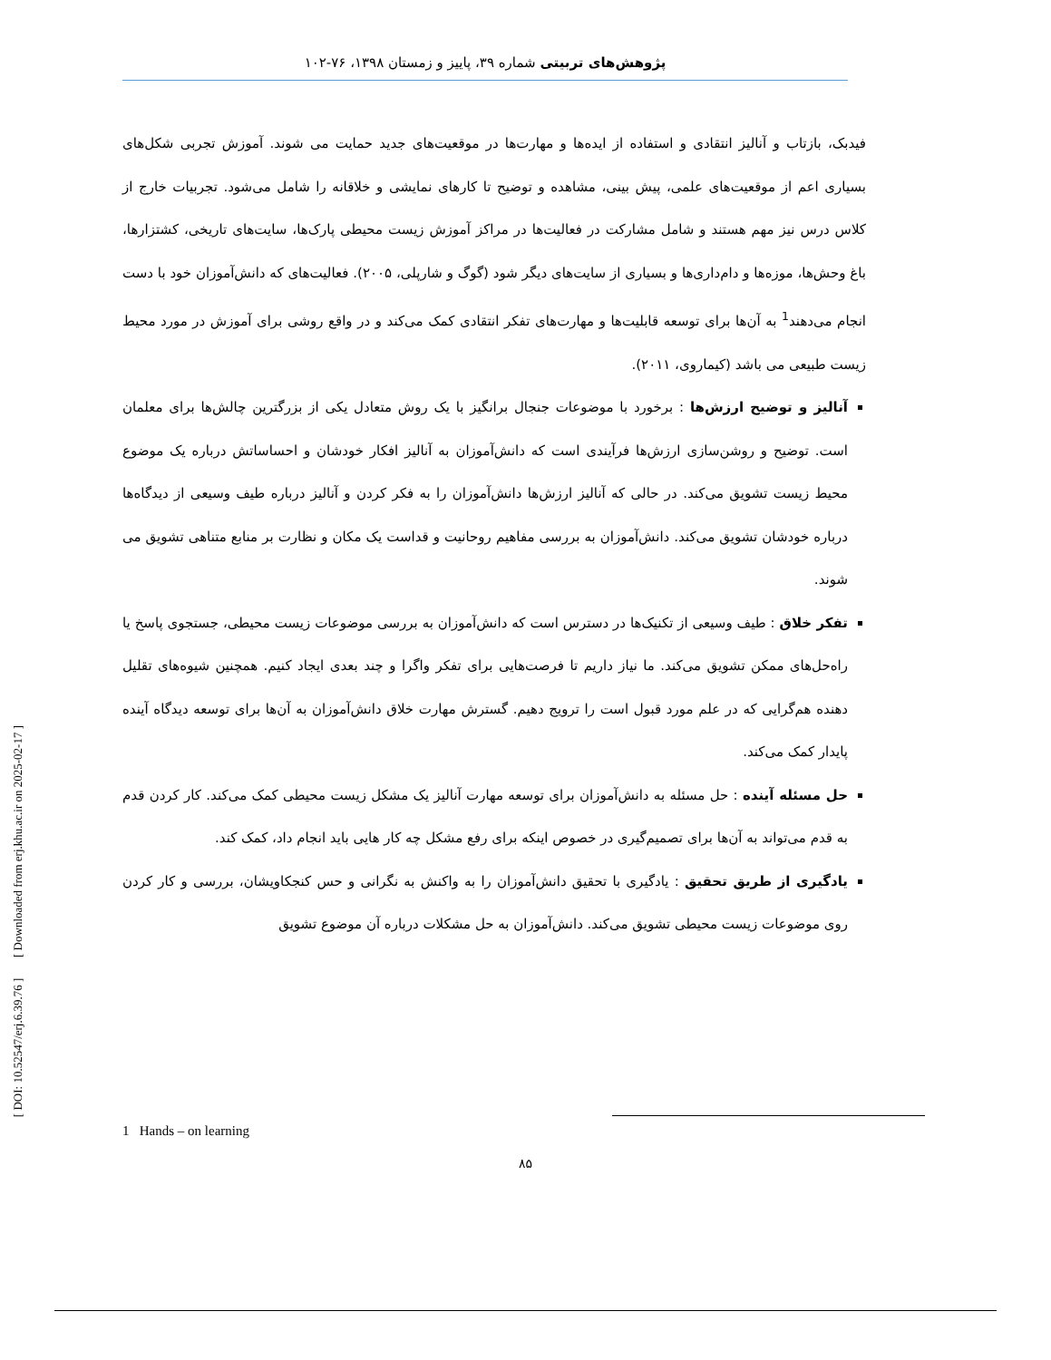پژوهش‌های تربیتی شماره ۳۹، پاییز و زمستان ۱۳۹۸، ۷۶-۱۰۲
فیدبک، بازتاب و آنالیز انتقادی و استفاده از ایده‌ها و مهارت‌ها در موقعیت‌های جدید حمایت می شوند. آموزش تجربی شکل‌های بسیاری اعم از موقعیت‌های علمی، پیش بینی، مشاهده و توضیح تا کارهای نمایشی و خلاقانه را شامل می‌شود. تجربیات خارج از کلاس درس نیز مهم هستند و شامل مشارکت در فعالیت‌ها در مراکز آموزش زیست محیطی پارک‌ها، سایت‌های تاریخی، کشتزارها، باغ وحش‌ها، موزه‌ها و دام‌داری‌ها و بسیاری از سایت‌های دیگر شود (گوگ و شارپلی، ۲۰۰۵). فعالیت‌های که دانش‌آموزان خود با دست انجام می‌دهند<sup>1</sup> به آن‌ها برای توسعه قابلیت‌ها و مهارت‌های تفکر انتقادی کمک می‌کند و در واقع روشی برای آموزش در مورد محیط زیست طبیعی می باشد (کیماروی، ۲۰۱۱).
آنالیز و توضیح ارزش‌ها : برخورد با موضوعات جنجال برانگیز با یک روش متعادل یکی از بزرگترین چالش‌ها برای معلمان است. توضیح و روشن‌سازی ارزش‌ها فرآیندی است که دانش‌آموزان به آنالیز افکار خودشان و احساساتش درباره یک موضوع محیط زیست تشویق می‌کند. در حالی که آنالیز ارزش‌ها دانش‌آموزان را به فکر کردن و آنالیز درباره طیف وسیعی از دیدگاه‌ها درباره خودشان تشویق می‌کند. دانش‌آموزان به بررسی مفاهیم روحانیت و قداست یک مکان و نظارت بر منابع متناهی تشویق می شوند.
تفکر خلاق : طیف وسیعی از تکنیک‌ها در دسترس است که دانش‌آموزان به بررسی موضوعات زیست محیطی، جستجوی پاسخ یا راه‌حل‌های ممکن تشویق می‌کند. ما نیاز داریم تا فرصت‌هایی برای تفکر واگرا و چند بعدی ایجاد کنیم. همچنین شیوه‌های تقلیل دهنده هم‌گرایی که در علم مورد قبول است را ترویج دهیم. گسترش مهارت خلاق دانش‌آموزان به آن‌ها برای توسعه دیدگاه آینده پایدار کمک می‌کند.
حل مسئله آینده : حل مسئله به دانش‌آموزان برای توسعه مهارت آنالیز یک مشکل زیست محیطی کمک می‌کند. کار کردن قدم به قدم می‌تواند به آن‌ها برای تصمیم‌گیری در خصوص اینکه برای رفع مشکل چه کار هایی باید انجام داد، کمک کند.
یادگیری از طریق تحقیق : یادگیری با تحقیق دانش‌آموزان را به واکنش به نگرانی و حس کنجکاویشان، بررسی و کار کردن روی موضوعات زیست محیطی تشویق می‌کند. دانش‌آموزان به حل مشکلات درباره آن موضوع تشویق
[ DOI: 10.52547/erj.6.39.76 ] [ Downloaded from erj.khu.ac.ir on 2025-02-17 ]
1 Hands – on learning
۸۵